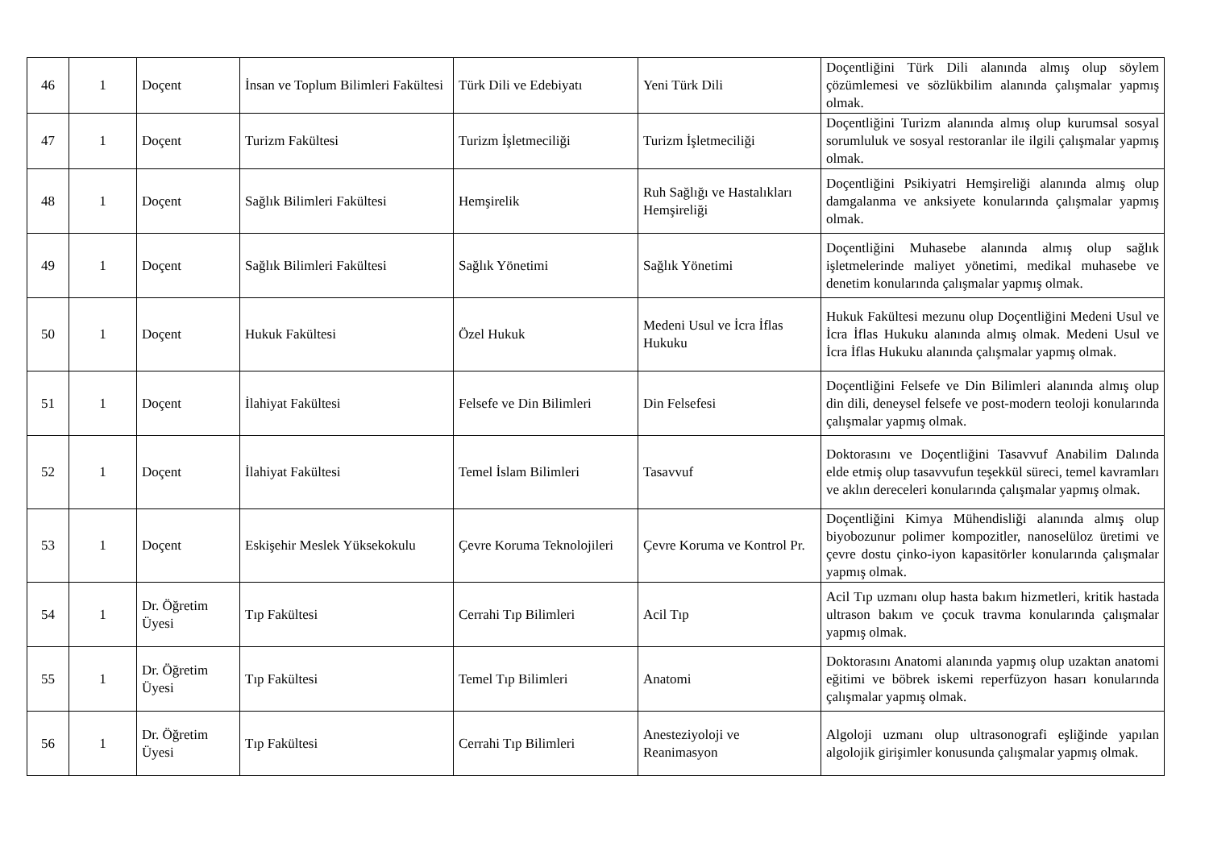| 46 | 1 | Doçent | İnsan ve Toplum Bilimleri Fakültesi | Türk Dili ve Edebiyatı | Yeni Türk Dili | Doçentliğini Türk Dili alanında almış olup söylem çözümlemesi ve sözlükbilim alanında çalışmalar yapmış olmak. |
| 47 | 1 | Doçent | Turizm Fakültesi | Turizm İşletmeciliği | Turizm İşletmeciliği | Doçentliğini Turizm alanında almış olup kurumsal sosyal sorumluluk ve sosyal restoranlar ile ilgili çalışmalar yapmış olmak. |
| 48 | 1 | Doçent | Sağlık Bilimleri Fakültesi | Hemşirelik | Ruh Sağlığı ve Hastalıkları Hemşireliği | Doçentliğini Psikiyatri Hemşireliği alanında almış olup damgalanma ve anksiyete konularında çalışmalar yapmış olmak. |
| 49 | 1 | Doçent | Sağlık Bilimleri Fakültesi | Sağlık Yönetimi | Sağlık Yönetimi | Doçentliğini Muhasebe alanında almış olup sağlık işletmelerinde maliyet yönetimi, medikal muhasebe ve denetim konularında çalışmalar yapmış olmak. |
| 50 | 1 | Doçent | Hukuk Fakültesi | Özel Hukuk | Medeni Usul ve İcra İflas Hukuku | Hukuk Fakültesi mezunu olup Doçentliğini Medeni Usul ve İcra İflas Hukuku alanında almış olmak. Medeni Usul ve İcra İflas Hukuku alanında çalışmalar yapmış olmak. |
| 51 | 1 | Doçent | İlahiyat Fakültesi | Felsefe ve Din Bilimleri | Din Felsefesi | Doçentliğini Felsefe ve Din Bilimleri alanında almış olup din dili, deneysel felsefe ve post-modern teoloji konularında çalışmalar yapmış olmak. |
| 52 | 1 | Doçent | İlahiyat Fakültesi | Temel İslam Bilimleri | Tasavvuf | Doktorasını ve Doçentliğini Tasavvuf Anabilim Dalında elde etmiş olup tasavvufun teşekkül süreci, temel kavramları ve aklın dereceleri konularında çalışmalar yapmış olmak. |
| 53 | 1 | Doçent | Eskişehir Meslek Yüksekokulu | Çevre Koruma Teknolojileri | Çevre Koruma ve Kontrol Pr. | Doçentliğini Kimya Mühendisliği alanında almış olup biyobozunur polimer kompozitler, nanoselüloz üretimi ve çevre dostu çinko-iyon kapasitörler konularında çalışmalar yapmış olmak. |
| 54 | 1 | Dr. Öğretim Üyesi | Tıp Fakültesi | Cerrahi Tıp Bilimleri | Acil Tıp | Acil Tıp uzmanı olup hasta bakım hizmetleri, kritik hastada ultrason bakım ve çocuk travma konularında çalışmalar yapmış olmak. |
| 55 | 1 | Dr. Öğretim Üyesi | Tıp Fakültesi | Temel Tıp Bilimleri | Anatomi | Doktorasını Anatomi alanında yapmış olup uzaktan anatomi eğitimi ve böbrek iskemi reperfüzyon hasarı konularında çalışmalar yapmış olmak. |
| 56 | 1 | Dr. Öğretim Üyesi | Tıp Fakültesi | Cerrahi Tıp Bilimleri | Anesteziyoloji ve Reanimasyon | Algoloji uzmanı olup ultrasonografi eşliğinde yapılan algolojik girişimler konusunda çalışmalar yapmış olmak. |